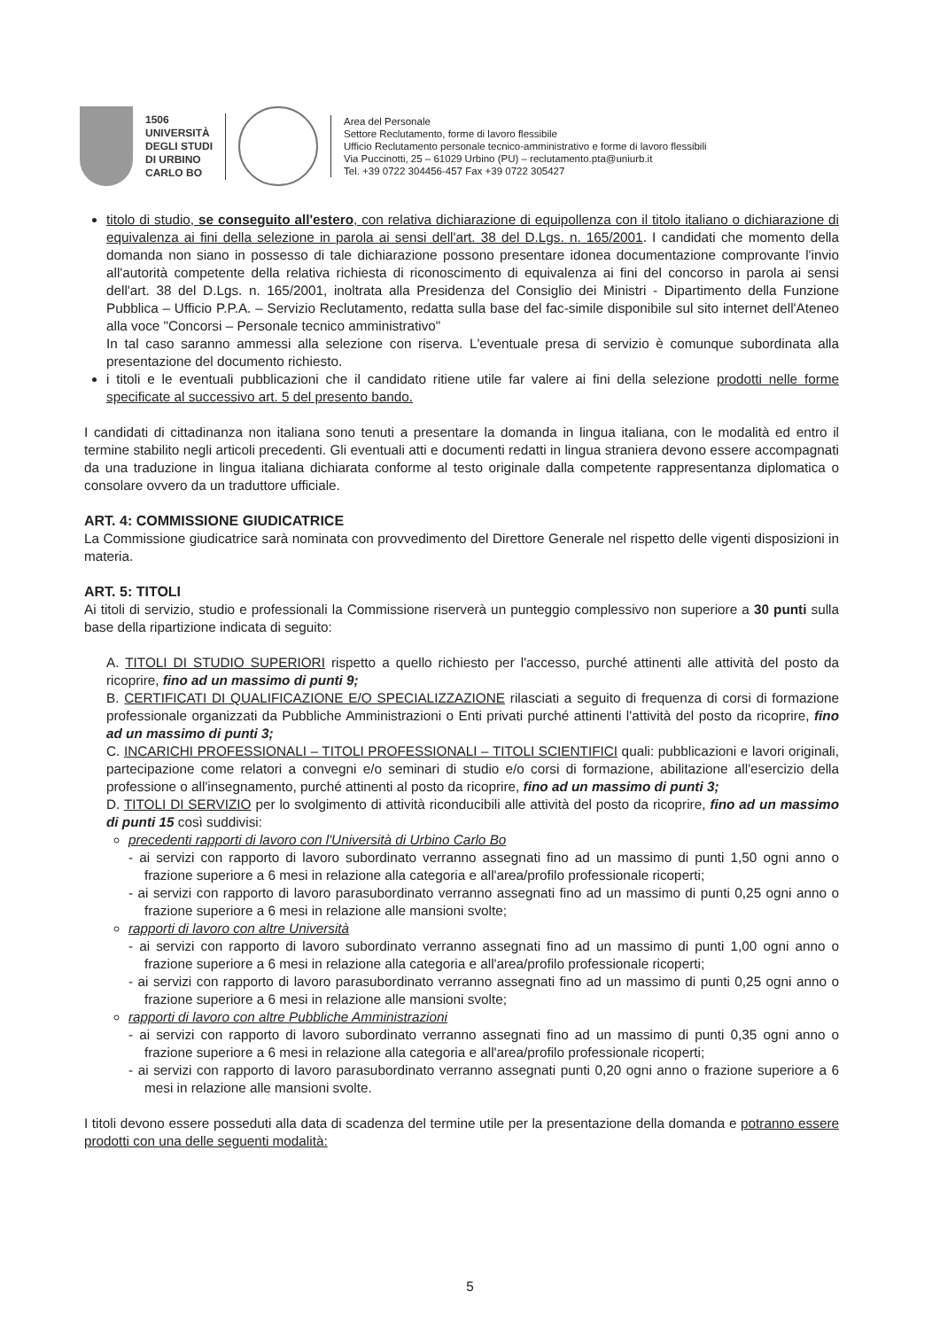1506
UNIVERSITÀ
DEGLI STUDI
DI URBINO
CARLO BO
Area del Personale
Settore Reclutamento, forme di lavoro flessibile
Ufficio Reclutamento personale tecnico-amministrativo e forme di lavoro flessibili
Via Puccinotti, 25 – 61029 Urbino (PU) – reclutamento.pta@uniurb.it
Tel. +39 0722 304456-457 Fax +39 0722 305427
titolo di studio, se conseguito all'estero, con relativa dichiarazione di equipollenza con il titolo italiano o dichiarazione di equivalenza ai fini della selezione in parola ai sensi dell'art. 38 del D.Lgs. n. 165/2001. I candidati che momento della domanda non siano in possesso di tale dichiarazione possono presentare idonea documentazione comprovante l'invio all'autorità competente della relativa richiesta di riconoscimento di equivalenza ai fini del concorso in parola ai sensi dell'art. 38 del D.Lgs. n. 165/2001, inoltrata alla Presidenza del Consiglio dei Ministri - Dipartimento della Funzione Pubblica – Ufficio P.P.A. – Servizio Reclutamento, redatta sulla base del fac-simile disponibile sul sito internet dell'Ateneo alla voce "Concorsi – Personale tecnico amministrativo"
In tal caso saranno ammessi alla selezione con riserva. L'eventuale presa di servizio è comunque subordinata alla presentazione del documento richiesto.
i titoli e le eventuali pubblicazioni che il candidato ritiene utile far valere ai fini della selezione prodotti nelle forme specificate al successivo art. 5 del presento bando.
I candidati di cittadinanza non italiana sono tenuti a presentare la domanda in lingua italiana, con le modalità ed entro il termine stabilito negli articoli precedenti. Gli eventuali atti e documenti redatti in lingua straniera devono essere accompagnati da una traduzione in lingua italiana dichiarata conforme al testo originale dalla competente rappresentanza diplomatica o consolare ovvero da un traduttore ufficiale.
ART. 4: COMMISSIONE GIUDICATRICE
La Commissione giudicatrice sarà nominata con provvedimento del Direttore Generale nel rispetto delle vigenti disposizioni in materia.
ART. 5: TITOLI
Ai titoli di servizio, studio e professionali la Commissione riserverà un punteggio complessivo non superiore a 30 punti sulla base della ripartizione indicata di seguito:
A. TITOLI DI STUDIO SUPERIORI rispetto a quello richiesto per l'accesso, purché attinenti alle attività del posto da ricoprire, fino ad un massimo di punti 9;
B. CERTIFICATI DI QUALIFICAZIONE E/O SPECIALIZZAZIONE rilasciati a seguito di frequenza di corsi di formazione professionale organizzati da Pubbliche Amministrazioni o Enti privati purché attinenti l'attività del posto da ricoprire, fino ad un massimo di punti 3;
C. INCARICHI PROFESSIONALI – TITOLI PROFESSIONALI – TITOLI SCIENTIFICI quali: pubblicazioni e lavori originali, partecipazione come relatori a convegni e/o seminari di studio e/o corsi di formazione, abilitazione all'esercizio della professione o all'insegnamento, purché attinenti al posto da ricoprire, fino ad un massimo di punti 3;
D. TITOLI DI SERVIZIO per lo svolgimento di attività riconducibili alle attività del posto da ricoprire, fino ad un massimo di punti 15 così suddivisi:
precedenti rapporti di lavoro con l'Università di Urbino Carlo Bo
- ai servizi con rapporto di lavoro subordinato verranno assegnati fino ad un massimo di punti 1,50 ogni anno o frazione superiore a 6 mesi in relazione alla categoria e all'area/profilo professionale ricoperti;
- ai servizi con rapporto di lavoro parasubordinato verranno assegnati fino ad un massimo di punti 0,25 ogni anno o frazione superiore a 6 mesi in relazione alle mansioni svolte;
rapporti di lavoro con altre Università
- ai servizi con rapporto di lavoro subordinato verranno assegnati fino ad un massimo di punti 1,00 ogni anno o frazione superiore a 6 mesi in relazione alla categoria e all'area/profilo professionale ricoperti;
- ai servizi con rapporto di lavoro parasubordinato verranno assegnati fino ad un massimo di punti 0,25 ogni anno o frazione superiore a 6 mesi in relazione alle mansioni svolte;
rapporti di lavoro con altre Pubbliche Amministrazioni
- ai servizi con rapporto di lavoro subordinato verranno assegnati fino ad un massimo di punti 0,35 ogni anno o frazione superiore a 6 mesi in relazione alla categoria e all'area/profilo professionale ricoperti;
- ai servizi con rapporto di lavoro parasubordinato verranno assegnati punti 0,20 ogni anno o frazione superiore a 6 mesi in relazione alle mansioni svolte.
I titoli devono essere posseduti alla data di scadenza del termine utile per la presentazione della domanda e potranno essere prodotti con una delle seguenti modalità:
5